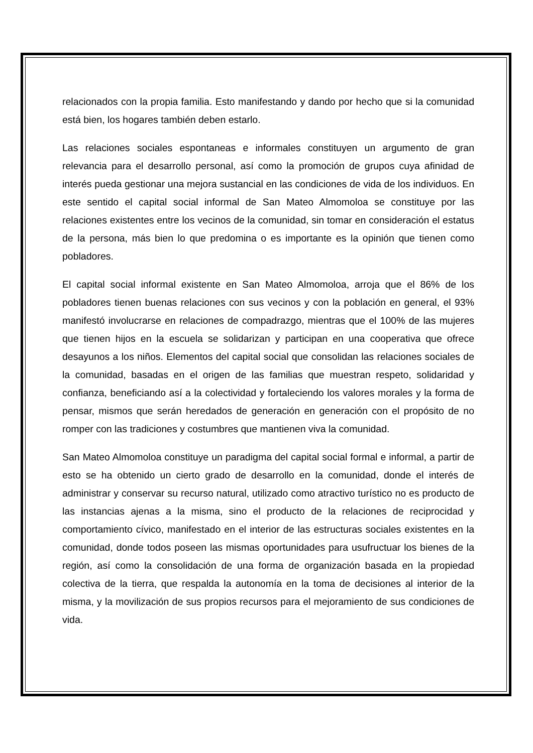relacionados con la propia familia. Esto manifestando y dando por hecho que si la comunidad está bien, los hogares también deben estarlo.
Las relaciones sociales espontaneas e informales constituyen un argumento de gran relevancia para el desarrollo personal, así como la promoción de grupos cuya afinidad de interés pueda gestionar una mejora sustancial en las condiciones de vida de los individuos. En este sentido el capital social informal de San Mateo Almomoloa se constituye por las relaciones existentes entre los vecinos de la comunidad, sin tomar en consideración el estatus de la persona, más bien lo que predomina o es importante es la opinión que tienen como pobladores.
El capital social informal existente en San Mateo Almomoloa, arroja que el 86% de los pobladores tienen buenas relaciones con sus vecinos y con la población en general, el 93% manifestó involucrarse en relaciones de compadrazgo, mientras que el 100% de las mujeres que tienen hijos en la escuela se solidarizan y participan en una cooperativa que ofrece desayunos a los niños. Elementos del capital social que consolidan las relaciones sociales de la comunidad, basadas en el origen de las familias que muestran respeto, solidaridad y confianza, beneficiando así a la colectividad y fortaleciendo los valores morales y la forma de pensar, mismos que serán heredados de generación en generación con el propósito de no romper con las tradiciones y costumbres que mantienen viva la comunidad.
San Mateo Almomoloa constituye un paradigma del capital social formal e informal, a partir de esto se ha obtenido un cierto grado de desarrollo en la comunidad, donde el interés de administrar y conservar su recurso natural, utilizado como atractivo turístico no es producto de las instancias ajenas a la misma, sino el producto de la relaciones de reciprocidad y comportamiento cívico, manifestado en el interior de las estructuras sociales existentes en la comunidad, donde todos poseen las mismas oportunidades para usufructuar los bienes de la región, así como la consolidación de una forma de organización basada en la propiedad colectiva de la tierra, que respalda la autonomía en la toma de decisiones al interior de la misma, y la movilización de sus propios recursos para el mejoramiento de sus condiciones de vida.